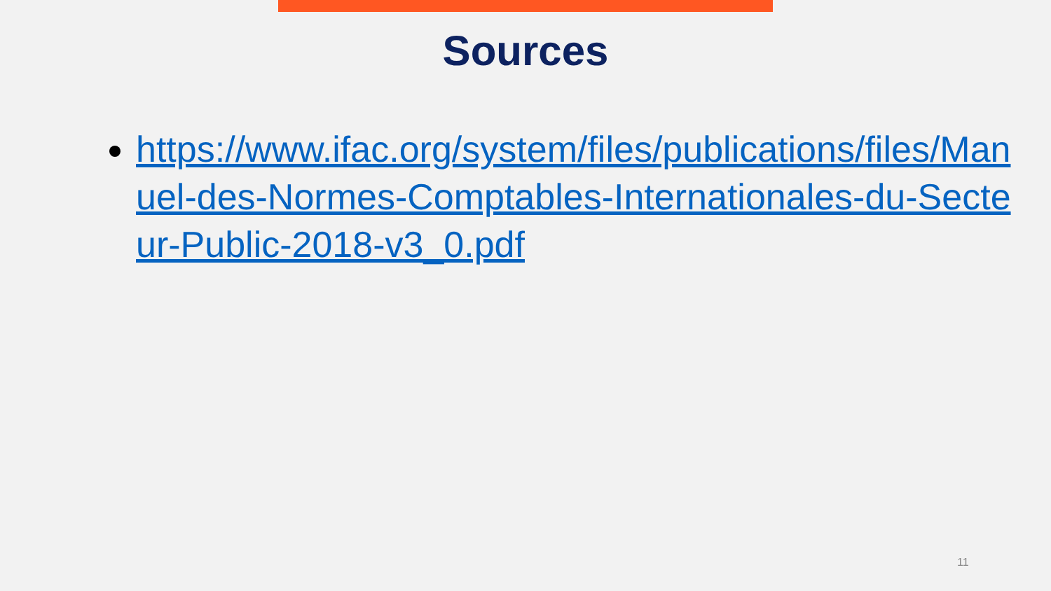Sources
https://www.ifac.org/system/files/publications/files/Manuel-des-Normes-Comptables-Internationales-du-Secteur-Public-2018-v3_0.pdf
11